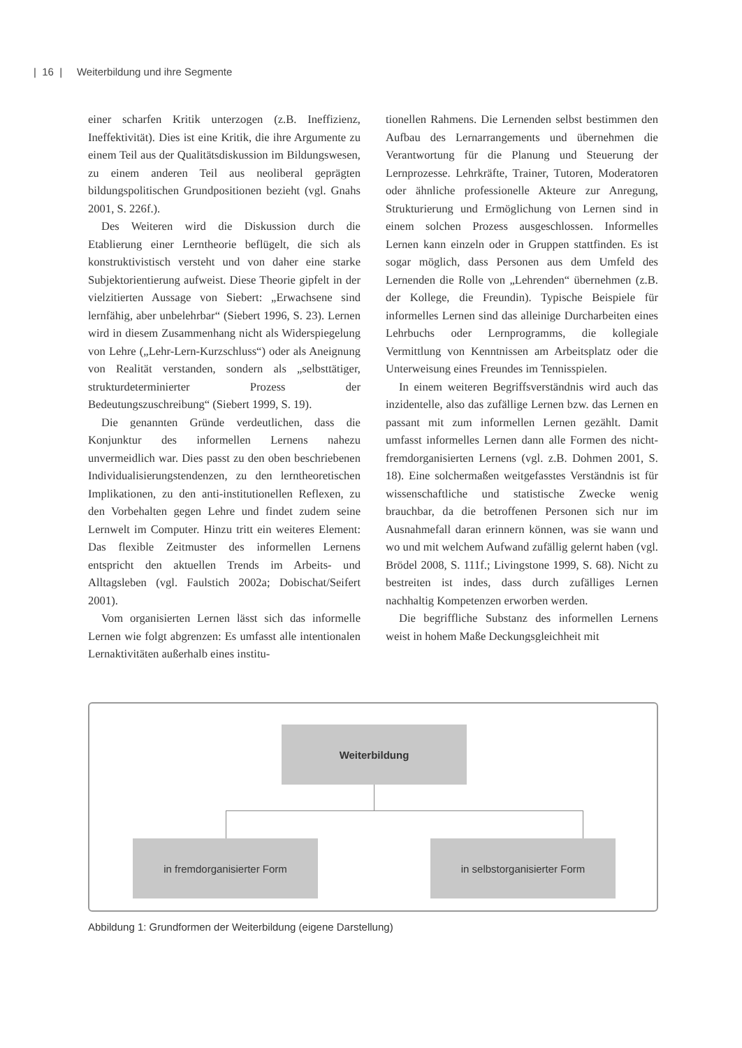| 16 | Weiterbildung und ihre Segmente
einer scharfen Kritik unterzogen (z.B. Ineffizienz, Ineffektivität). Dies ist eine Kritik, die ihre Argumente zu einem Teil aus der Qualitätsdiskussion im Bildungswesen, zu einem anderen Teil aus neoliberal geprägten bildungspolitischen Grundpositionen bezieht (vgl. Gnahs 2001, S. 226f.).
Des Weiteren wird die Diskussion durch die Etablierung einer Lerntheorie beflügelt, die sich als konstruktivistisch versteht und von daher eine starke Subjektorientierung aufweist. Diese Theorie gipfelt in der vielzitierten Aussage von Siebert: „Erwachsene sind lernfähig, aber unbelehrbar“ (Siebert 1996, S. 23). Lernen wird in diesem Zusammenhang nicht als Widerspiegelung von Lehre („Lehr-Lern-Kurzschluss“) oder als Aneignung von Realität verstanden, sondern als „selbsttätiger, strukturdeterminierter Prozess der Bedeutungszuschreibung“ (Siebert 1999, S. 19).
Die genannten Gründe verdeutlichen, dass die Konjunktur des informellen Lernens nahezu unvermeidlich war. Dies passt zu den oben beschriebenen Individualisierungstendenzen, zu den lerntheoretischen Implikationen, zu den anti-institutionellen Reflexen, zu den Vorbehalten gegen Lehre und findet zudem seine Lernwelt im Computer. Hinzu tritt ein weiteres Element: Das flexible Zeitmuster des informellen Lernens entspricht den aktuellen Trends im Arbeits- und Alltagsleben (vgl. Faulstich 2002a; Dobischat/Seifert 2001).
Vom organisierten Lernen lässt sich das informelle Lernen wie folgt abgrenzen: Es umfasst alle intentionalen Lernaktivitäten außerhalb eines institu-
tionellen Rahmens. Die Lernenden selbst bestimmen den Aufbau des Lernarrangements und übernehmen die Verantwortung für die Planung und Steuerung der Lernprozesse. Lehrkräfte, Trainer, Tutoren, Moderatoren oder ähnliche professionelle Akteure zur Anregung, Strukturierung und Ermöglichung von Lernen sind in einem solchen Prozess ausgeschlossen. Informelles Lernen kann einzeln oder in Gruppen stattfinden. Es ist sogar möglich, dass Personen aus dem Umfeld des Lernenden die Rolle von „Lehrenden“ übernehmen (z.B. der Kollege, die Freundin). Typische Beispiele für informelles Lernen sind das alleinige Durcharbeiten eines Lehrbuchs oder Lernprogramms, die kollegiale Vermittlung von Kenntnissen am Arbeitsplatz oder die Unterweisung eines Freundes im Tennisspielen.
In einem weiteren Begriffsverständnis wird auch das inzidentelle, also das zufällige Lernen bzw. das Lernen en passant mit zum informellen Lernen gezählt. Damit umfasst informelles Lernen dann alle Formen des nicht-fremdorganisierten Lernens (vgl. z.B. Dohmen 2001, S. 18). Eine solchermaßen weitgefasstes Verständnis ist für wissenschaftliche und statistische Zwecke wenig brauchbar, da die betroffenen Personen sich nur im Ausnahmefall daran erinnern können, was sie wann und wo und mit welchem Aufwand zufällig gelernt haben (vgl. Brödel 2008, S. 111f.; Livingstone 1999, S. 68). Nicht zu bestreiten ist indes, dass durch zufälliges Lernen nachhaltig Kompetenzen erworben werden.
Die begriffliche Substanz des informellen Lernens weist in hohem Maße Deckungsgleichheit mit
Weiterbildung
in fremdorganisierter Form in selbstorganisierter Form
Abbildung 1: Grundformen der Weiterbildung (eigene Darstellung)